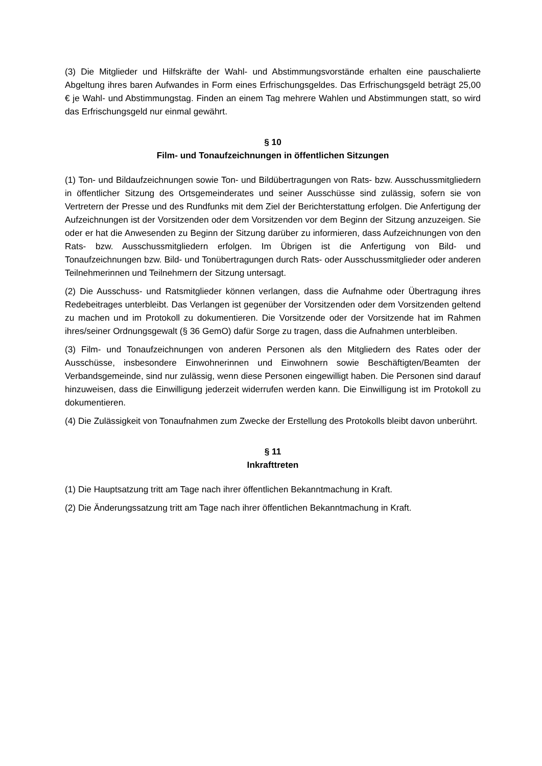(3) Die Mitglieder und Hilfskräfte der Wahl- und Abstimmungsvorstände erhalten eine pauschalierte Abgeltung ihres baren Aufwandes in Form eines Erfrischungsgeldes. Das Erfrischungsgeld beträgt 25,00 € je Wahl- und Abstimmungstag. Finden an einem Tag mehrere Wahlen und Abstimmungen statt, so wird das Erfrischungsgeld nur einmal gewährt.
§ 10
Film- und Tonaufzeichnungen in öffentlichen Sitzungen
(1) Ton- und Bildaufzeichnungen sowie Ton- und Bildübertragungen von Rats- bzw. Ausschussmitgliedern in öffentlicher Sitzung des Ortsgemeinderates und seiner Ausschüsse sind zulässig, sofern sie von Vertretern der Presse und des Rundfunks mit dem Ziel der Berichterstattung erfolgen. Die Anfertigung der Aufzeichnungen ist der Vorsitzenden oder dem Vorsitzenden vor dem Beginn der Sitzung anzuzeigen. Sie oder er hat die Anwesenden zu Beginn der Sitzung darüber zu informieren, dass Aufzeichnungen von den Rats- bzw. Ausschussmitgliedern erfolgen. Im Übrigen ist die Anfertigung von Bild- und Tonaufzeichnungen bzw. Bild- und Tonübertragungen durch Rats- oder Ausschussmitglieder oder anderen Teilnehmerinnen und Teilnehmern der Sitzung untersagt.
(2) Die Ausschuss- und Ratsmitglieder können verlangen, dass die Aufnahme oder Übertragung ihres Redebeitrages unterbleibt. Das Verlangen ist gegenüber der Vorsitzenden oder dem Vorsitzenden geltend zu machen und im Protokoll zu dokumentieren. Die Vorsitzende oder der Vorsitzende hat im Rahmen ihres/seiner Ordnungsgewalt (§ 36 GemO) dafür Sorge zu tragen, dass die Aufnahmen unterbleiben.
(3) Film- und Tonaufzeichnungen von anderen Personen als den Mitgliedern des Rates oder der Ausschüsse, insbesondere Einwohnerinnen und Einwohnern sowie Beschäftigten/Beamten der Verbandsgemeinde, sind nur zulässig, wenn diese Personen eingewilligt haben. Die Personen sind darauf hinzuweisen, dass die Einwilligung jederzeit widerrufen werden kann. Die Einwilligung ist im Protokoll zu dokumentieren.
(4) Die Zulässigkeit von Tonaufnahmen zum Zwecke der Erstellung des Protokolls bleibt davon unberührt.
§ 11
Inkrafttreten
(1) Die Hauptsatzung tritt am Tage nach ihrer öffentlichen Bekanntmachung in Kraft.
(2) Die Änderungssatzung tritt am Tage nach ihrer öffentlichen Bekanntmachung in Kraft.